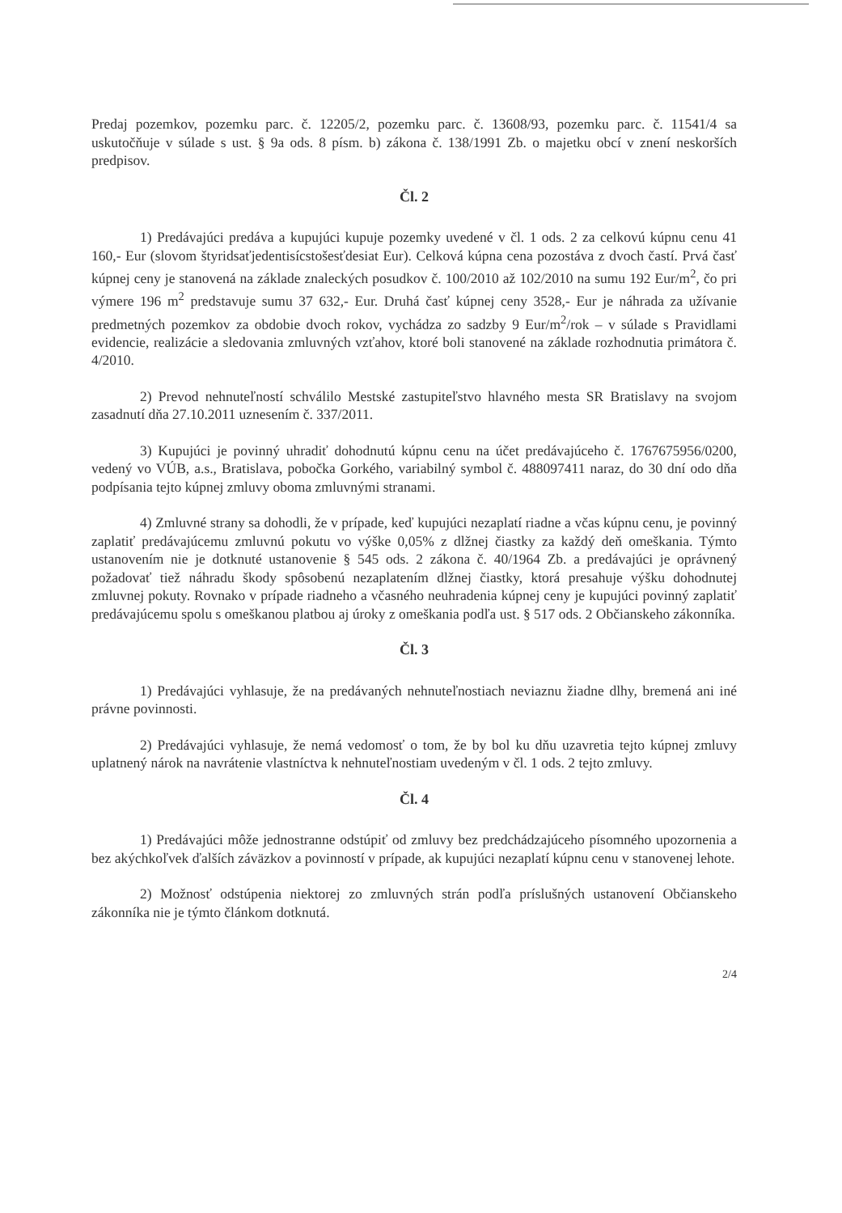Predaj pozemkov, pozemku parc. č. 12205/2, pozemku parc. č. 13608/93, pozemku parc. č. 11541/4 sa uskutočňuje v súlade s ust. § 9a ods. 8 písm. b) zákona č. 138/1991 Zb. o majetku obcí v znení neskorších predpisov.
Čl. 2
1) Predávajúci predáva a kupujúci kupuje pozemky uvedené v čl. 1 ods. 2 za celkovú kúpnu cenu 41 160,- Eur (slovom štyridsaťjedentisícstošesťdesiat Eur). Celková kúpna cena pozostáva z dvoch častí. Prvá časť kúpnej ceny je stanovená na základe znaleckých posudkov č. 100/2010 až 102/2010 na sumu 192 Eur/m<sup>2</sup>, čo pri výmere 196 m<sup>2</sup> predstavuje sumu 37 632,- Eur. Druhá časť kúpnej ceny 3528,- Eur je náhrada za užívanie predmetných pozemkov za obdobie dvoch rokov, vychádza zo sadzby 9 Eur/m<sup>2</sup>/rok – v súlade s Pravidlami evidencie, realizácie a sledovania zmluvných vzťahov, ktoré boli stanovené na základe rozhodnutia primátora č. 4/2010.
2) Prevod nehnuteľností schválilo Mestské zastupiteľstvo hlavného mesta SR Bratislavy na svojom zasadnutí dňa 27.10.2011 uznesením č. 337/2011.
3) Kupujúci je povinný uhradiť dohodnutú kúpnu cenu na účet predávajúceho č. 1767675956/0200, vedený vo VÚB, a.s., Bratislava, pobočka Gorkého, variabilný symbol č. 488097411 naraz, do 30 dní odo dňa podpísania tejto kúpnej zmluvy oboma zmluvnými stranami.
4) Zmluvné strany sa dohodli, že v prípade, keď kupujúci nezaplatí riadne a včas kúpnu cenu, je povinný zaplatiť predávajúcemu zmluvnú pokutu vo výške 0,05% z dlžnej čiastky za každý deň omeškania. Týmto ustanovením nie je dotknuté ustanovenie § 545 ods. 2 zákona č. 40/1964 Zb. a predávajúci je oprávnený požadovať tiež náhradu škody spôsobenú nezaplatením dlžnej čiastky, ktorá presahuje výšku dohodnutej zmluvnej pokuty. Rovnako v prípade riadneho a včasného neuhradenia kúpnej ceny je kupujúci povinný zaplatiť predávajúcemu spolu s omeškanou platbou aj úroky z omeškania podľa ust. § 517 ods. 2 Občianskeho zákonníka.
Čl. 3
1) Predávajúci vyhlasuje, že na predávaných nehnuteľnostiach neviaznu žiadne dlhy, bremená ani iné právne povinnosti.
2) Predávajúci vyhlasuje, že nemá vedomosť o tom, že by bol ku dňu uzavretia tejto kúpnej zmluvy uplatnený nárok na navrátenie vlastníctva k nehnuteľnostiam uvedeným v čl. 1 ods. 2 tejto zmluvy.
Čl. 4
1) Predávajúci môže jednostranne odstúpiť od zmluvy bez predchádzajúceho písomného upozornenia a bez akýchkoľvek ďalších záväzkov a povinností v prípade, ak kupujúci nezaplatí kúpnu cenu v stanovenej lehote.
2) Možnosť odstúpenia niektorej zo zmluvných strán podľa príslušných ustanovení Občianskeho zákonníka nie je týmto článkom dotknutá.
2/4